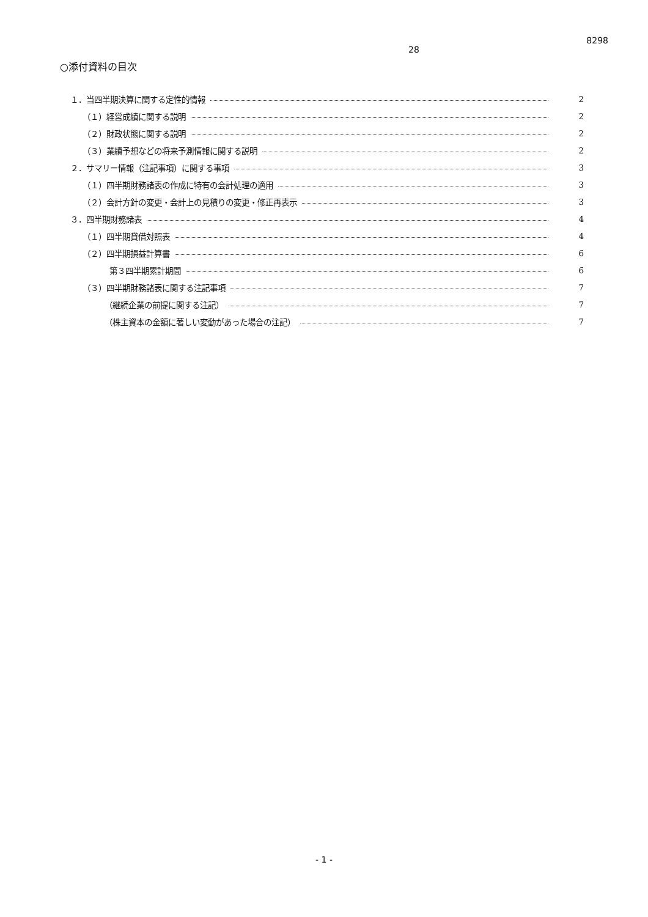8298
28
○添付資料の目次
１．当四半期決算に関する定性的情報 2
（１）経営成績に関する説明 2
（２）財政状態に関する説明 2
（３）業績予想などの将来予測情報に関する説明 2
２．サマリー情報（注記事項）に関する事項 3
（１）四半期財務諸表の作成に特有の会計処理の適用 3
（２）会計方針の変更・会計上の見積りの変更・修正再表示 3
３．四半期財務諸表 4
（１）四半期貸借対照表 4
（２）四半期損益計算書 6
第３四半期累計期間 6
（３）四半期財務諸表に関する注記事項 7
（継続企業の前提に関する注記） 7
（株主資本の金額に著しい変動があった場合の注記） 7
- 1 -